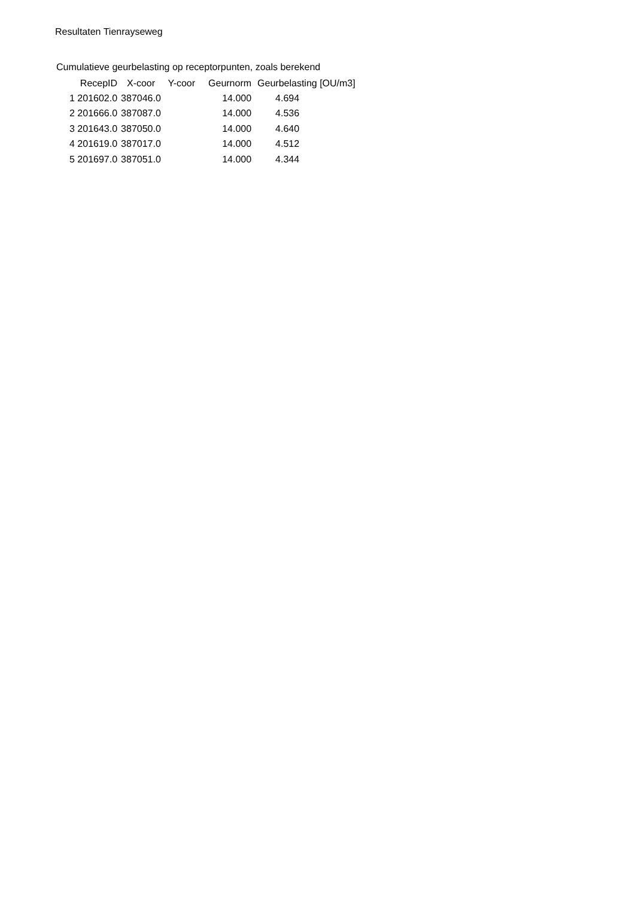Resultaten Tienrayseweg
Cumulatieve geurbelasting op receptorpunten, zoals berekend
| RecepID | X-coor | Y-coor | Geurnorm | Geurbelasting [OU/m3] |
| --- | --- | --- | --- | --- |
| 1 201602.0 | 387046.0 | | 14.000 | 4.694 |
| 2 201666.0 | 387087.0 | | 14.000 | 4.536 |
| 3 201643.0 | 387050.0 | | 14.000 | 4.640 |
| 4 201619.0 | 387017.0 | | 14.000 | 4.512 |
| 5 201697.0 | 387051.0 | | 14.000 | 4.344 |